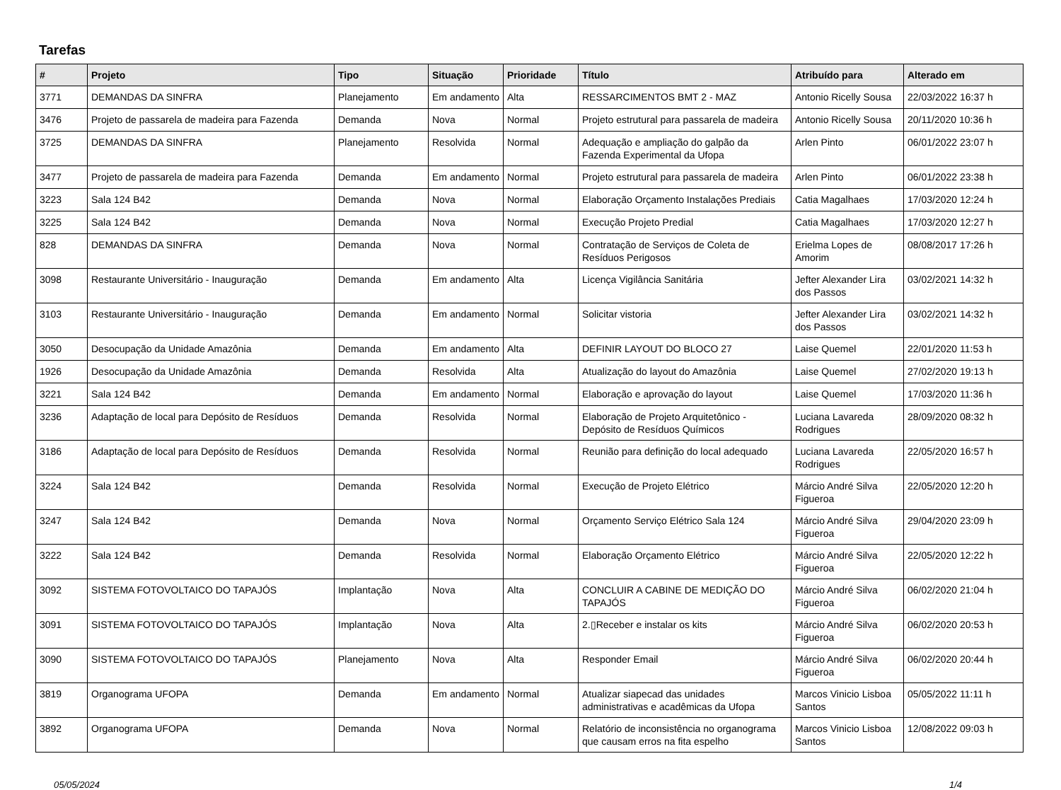Tarefas
| # | Projeto | Tipo | Situação | Prioridade | Título | Atribuído para | Alterado em |
| --- | --- | --- | --- | --- | --- | --- | --- |
| 3771 | DEMANDAS DA SINFRA | Planejamento | Em andamento | Alta | RESSARCIMENTOS BMT 2 - MAZ | Antonio Ricelly Sousa | 22/03/2022 16:37 h |
| 3476 | Projeto de passarela de madeira para Fazenda | Demanda | Nova | Normal | Projeto estrutural para passarela de madeira | Antonio Ricelly Sousa | 20/11/2020 10:36 h |
| 3725 | DEMANDAS DA SINFRA | Planejamento | Resolvida | Normal | Adequação e ampliação do galpão da Fazenda Experimental da Ufopa | Arlen Pinto | 06/01/2022 23:07 h |
| 3477 | Projeto de passarela de madeira para Fazenda | Demanda | Em andamento | Normal | Projeto estrutural para passarela de madeira | Arlen Pinto | 06/01/2022 23:38 h |
| 3223 | Sala 124 B42 | Demanda | Nova | Normal | Elaboração Orçamento Instalações Prediais | Catia Magalhaes | 17/03/2020 12:24 h |
| 3225 | Sala 124 B42 | Demanda | Nova | Normal | Execução Projeto Predial | Catia Magalhaes | 17/03/2020 12:27 h |
| 828 | DEMANDAS DA SINFRA | Demanda | Nova | Normal | Contratação de Serviços de Coleta de Resíduos Perigosos | Erielma Lopes de Amorim | 08/08/2017 17:26 h |
| 3098 | Restaurante Universitário - Inauguração | Demanda | Em andamento | Alta | Licença Vigilância Sanitária | Jefter Alexander Lira dos Passos | 03/02/2021 14:32 h |
| 3103 | Restaurante Universitário - Inauguração | Demanda | Em andamento | Normal | Solicitar vistoria | Jefter Alexander Lira dos Passos | 03/02/2021 14:32 h |
| 3050 | Desocupação da Unidade Amazônia | Demanda | Em andamento | Alta | DEFINIR LAYOUT DO BLOCO 27 | Laise Quemel | 22/01/2020 11:53 h |
| 1926 | Desocupação da Unidade Amazônia | Demanda | Resolvida | Alta | Atualização do layout do Amazônia | Laise Quemel | 27/02/2020 19:13 h |
| 3221 | Sala 124 B42 | Demanda | Em andamento | Normal | Elaboração e aprovação do layout | Laise Quemel | 17/03/2020 11:36 h |
| 3236 | Adaptação de local para Depósito de Resíduos | Demanda | Resolvida | Normal | Elaboração de Projeto Arquitetônico - Depósito de Resíduos Químicos | Luciana Lavareda Rodrigues | 28/09/2020 08:32 h |
| 3186 | Adaptação de local para Depósito de Resíduos | Demanda | Resolvida | Normal | Reunião para definição do local adequado | Luciana Lavareda Rodrigues | 22/05/2020 16:57 h |
| 3224 | Sala 124 B42 | Demanda | Resolvida | Normal | Execução de Projeto Elétrico | Márcio André Silva Figueroa | 22/05/2020 12:20 h |
| 3247 | Sala 124 B42 | Demanda | Nova | Normal | Orçamento Serviço Elétrico Sala 124 | Márcio André Silva Figueroa | 29/04/2020 23:09 h |
| 3222 | Sala 124 B42 | Demanda | Resolvida | Normal | Elaboração Orçamento Elétrico | Márcio André Silva Figueroa | 22/05/2020 12:22 h |
| 3092 | SISTEMA FOTOVOLTAICO DO TAPAJÓS | Implantação | Nova | Alta | CONCLUIR A CABINE DE MEDIÇÃO DO TAPAJÓS | Márcio André Silva Figueroa | 06/02/2020 21:04 h |
| 3091 | SISTEMA FOTOVOLTAICO DO TAPAJÓS | Implantação | Nova | Alta | 2.▯Receber e instalar os kits | Márcio André Silva Figueroa | 06/02/2020 20:53 h |
| 3090 | SISTEMA FOTOVOLTAICO DO TAPAJÓS | Planejamento | Nova | Alta | Responder Email | Márcio André Silva Figueroa | 06/02/2020 20:44 h |
| 3819 | Organograma UFOPA | Demanda | Em andamento | Normal | Atualizar siapecad das unidades administrativas e acadêmicas da Ufopa | Marcos Vinicio Lisboa Santos | 05/05/2022 11:11 h |
| 3892 | Organograma UFOPA | Demanda | Nova | Normal | Relatório de inconsistência no organograma que causam erros na fita espelho | Marcos Vinicio Lisboa Santos | 12/08/2022 09:03 h |
05/05/2024 1/4